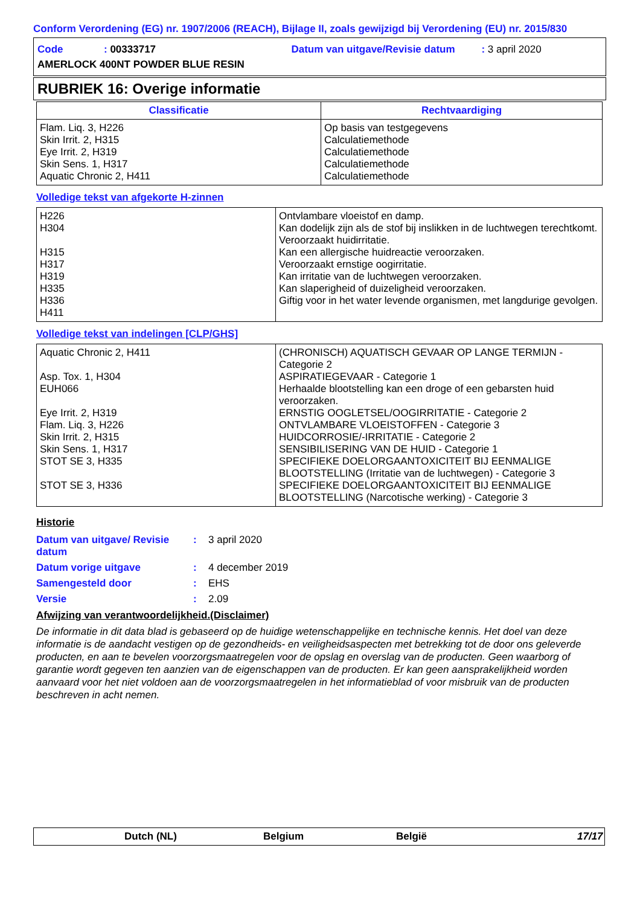Conform Verordening (EG) nr. 1907/2006 (REACH), Bijlage II, zoals gewijzigd bij Verordening (EU) nr. 2015/830
Code: 00333717 Datum van uitgave/Revisie datum: 3 april 2020
AMERLOCK 400NT POWDER BLUE RESIN
RUBRIEK 16: Overige informatie
| Classificatie | Rechtvaardiging |
| --- | --- |
| Flam. Liq. 3, H226 Skin Irrit. 2, H315 Eye Irrit. 2, H319 Skin Sens. 1, H317 Aquatic Chronic 2, H411 | Op basis van testgegevens Calculatiemethode Calculatiemethode Calculatiemethode Calculatiemethode |
Volledige tekst van afgekorte H-zinnen
| H226 H304 H315 H317 H319 H335 H336 H411 | Ontvlambare vloeistof en damp. Kan dodelijk zijn als de stof bij inslikken in de luchtwegen terechtkomt. Veroorzaakt huidirritatie. Kan een allergische huidreactie veroorzaken. Veroorzaakt ernstige oogirritatie. Kan irritatie van de luchtwegen veroorzaken. Kan slaperigheid of duizeligheid veroorzaken. Giftig voor in het water levende organismen, met langdurige gevolgen. |
Volledige tekst van indelingen [CLP/GHS]
| Aquatic Chronic 2, H411 Asp. Tox. 1, H304 EUH066 Eye Irrit. 2, H319 Flam. Liq. 3, H226 Skin Irrit. 2, H315 Skin Sens. 1, H317 STOT SE 3, H335 STOT SE 3, H336 | (CHRONISCH) AQUATISCH GEVAAR OP LANGE TERMIJN - Categorie 2 ASPIRATIEGEVAAR - Categorie 1 Herhaalde blootstelling kan een droge of een gebarsten huid veroorzaken. ERNSTIG OOGLETSEL/OOGIRRITATIE - Categorie 2 ONTVLAMBARE VLOEISTOFFEN - Categorie 3 HUIDCORROSIE/-IRRITATIE - Categorie 2 SENSIBILISERING VAN DE HUID - Categorie 1 SPECIFIEKE DOELORGAANTOXICITEIT BIJ EENMALIGE BLOOTSTELLING (Irritatie van de luchtwegen) - Categorie 3 SPECIFIEKE DOELORGAANTOXICITEIT BIJ EENMALIGE BLOOTSTELLING (Narcotische werking) - Categorie 3 |
Historie
| Datum van uitgave/ Revisie datum | : | 3 april 2020 |
| Datum vorige uitgave | : | 4 december 2019 |
| Samengesteld door | : | EHS |
| Versie | : | 2.09 |
Afwijzing van verantwoordelijkheid.(Disclaimer)
De informatie in dit data blad is gebaseerd op de huidige wetenschappelijke en technische kennis. Het doel van deze informatie is de aandacht vestigen op de gezondheids- en veiligheidsaspecten met betrekking tot de door ons geleverde producten, en aan te bevelen voorzorgsmaatregelen voor de opslag en overslag van de producten. Geen waarborg of garantie wordt gegeven ten aanzien van de eigenschappen van de producten. Er kan geen aansprakelijkheid worden aanvaard voor het niet voldoen aan de voorzorgsmaatregelen in het informatieblad of voor misbruik van de producten beschreven in acht nemen.
Dutch (NL) Belgium België 17/17